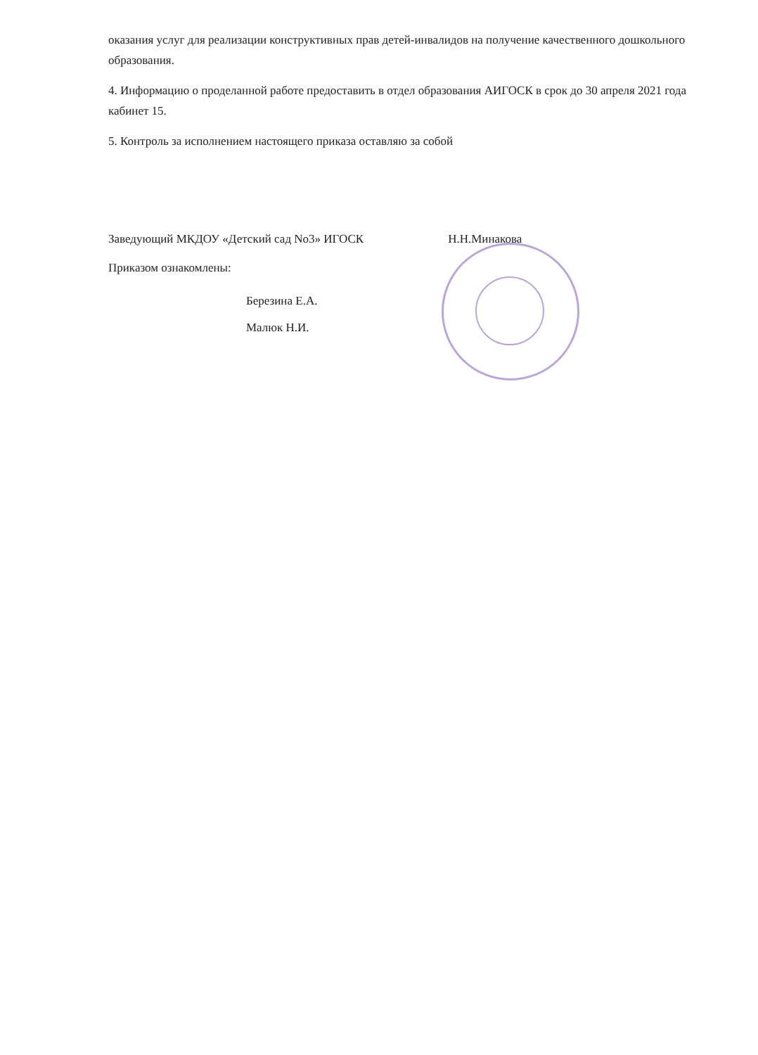оказания услуг для реализации конструктивных прав детей-инвалидов на получение качественного дошкольного образования.
4. Информацию о проделанной работе предоставить в отдел образования АИГОСК в срок до 30 апреля 2021 года кабинет 15.
5. Контроль за исполнением настоящего приказа оставляю за собой
Заведующий МКДОУ «Детский сад No3» ИГОСК Н.Н.Минакова
Приказом ознакомлены:
Березина Е.А.
Малюк Н.И.